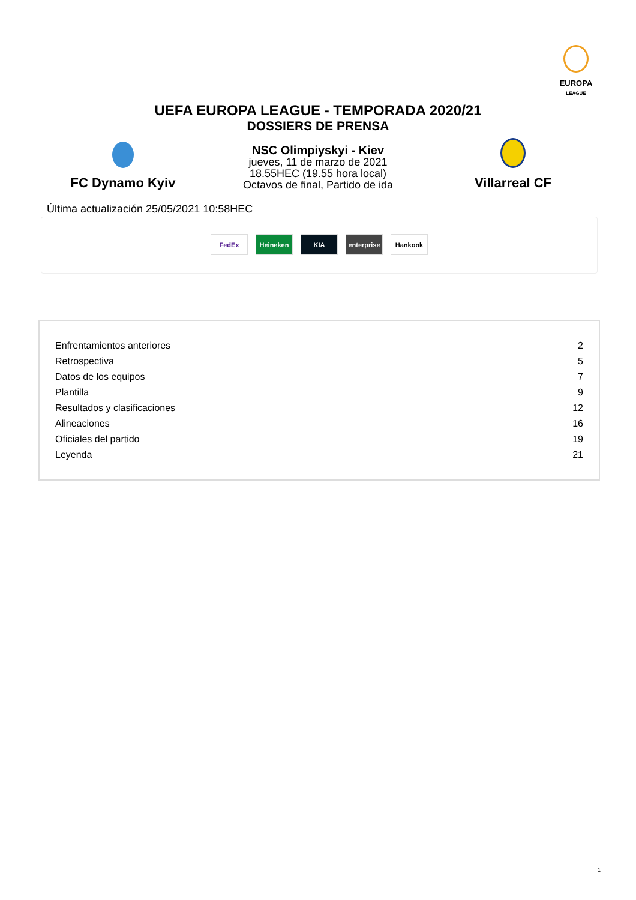EUROPA
LEAGUE
UEFA EUROPA LEAGUE - TEMPORADA 2020/21
DOSSIERS DE PRENSA
FC Dynamo Kyiv
NSC Olimpiyskyi - Kiev
jueves, 11 de marzo de 2021
18.55HEC (19.55 hora local)
Octavos de final, Partido de ida
Villarreal CF
Última actualización 25/05/2021 10:58HEC
FedEx Heineken KIA enterprise
Hankook
| Enfrentamientos anteriores | 2 |
| Retrospectiva | 5 |
| Datos de los equipos | 7 |
| Plantilla | 9 |
| Resultados y clasificaciones | 12 |
| Alineaciones | 16 |
| Oficiales del partido | 19 |
| Leyenda | 21 |
1